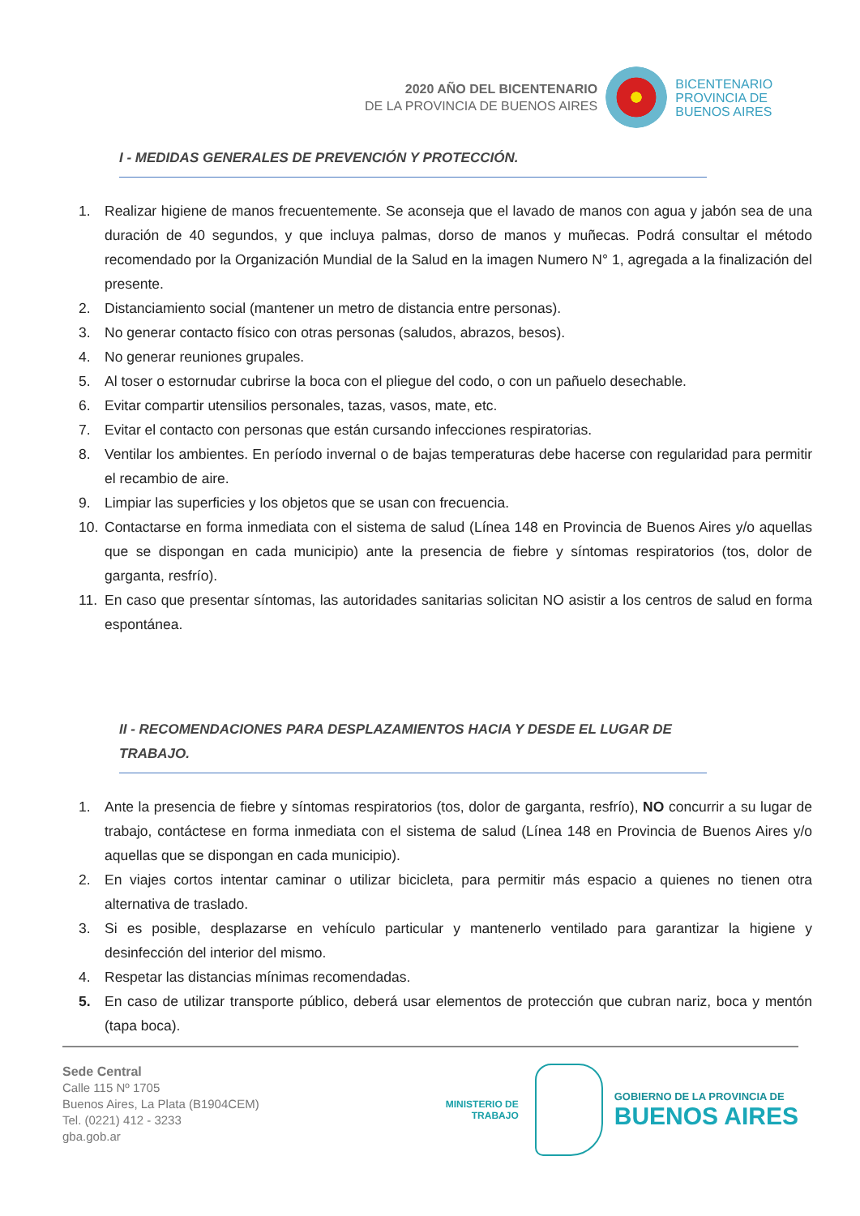2020 AÑO DEL BICENTENARIO
DE LA PROVINCIA DE BUENOS AIRES
BICENTENARIO
PROVINCIA DE
BUENOS AIRES
I - MEDIDAS GENERALES DE PREVENCIÓN Y PROTECCIÓN.
1. Realizar higiene de manos frecuentemente. Se aconseja que el lavado de manos con agua y jabón sea de una duración de 40 segundos, y que incluya palmas, dorso de manos y muñecas. Podrá consultar el método recomendado por la Organización Mundial de la Salud en la imagen Numero N° 1, agregada a la finalización del presente.
2. Distanciamiento social (mantener un metro de distancia entre personas).
3. No generar contacto físico con otras personas (saludos, abrazos, besos).
4. No generar reuniones grupales.
5. Al toser o estornudar cubrirse la boca con el pliegue del codo, o con un pañuelo desechable.
6. Evitar compartir utensilios personales, tazas, vasos, mate, etc.
7. Evitar el contacto con personas que están cursando infecciones respiratorias.
8. Ventilar los ambientes. En período invernal o de bajas temperaturas debe hacerse con regularidad para permitir el recambio de aire.
9. Limpiar las superficies y los objetos que se usan con frecuencia.
10. Contactarse en forma inmediata con el sistema de salud (Línea 148 en Provincia de Buenos Aires y/o aquellas que se dispongan en cada municipio) ante la presencia de fiebre y síntomas respiratorios (tos, dolor de garganta, resfrío).
11. En caso que presentar síntomas, las autoridades sanitarias solicitan NO asistir a los centros de salud en forma espontánea.
II - RECOMENDACIONES PARA DESPLAZAMIENTOS HACIA Y DESDE EL LUGAR DE TRABAJO.
1. Ante la presencia de fiebre y síntomas respiratorios (tos, dolor de garganta, resfrío), NO concurrir a su lugar de trabajo, contáctese en forma inmediata con el sistema de salud (Línea 148 en Provincia de Buenos Aires y/o aquellas que se dispongan en cada municipio).
2. En viajes cortos intentar caminar o utilizar bicicleta, para permitir más espacio a quienes no tienen otra alternativa de traslado.
3. Si es posible, desplazarse en vehículo particular y mantenerlo ventilado para garantizar la higiene y desinfección del interior del mismo.
4. Respetar las distancias mínimas recomendadas.
5. En caso de utilizar transporte público, deberá usar elementos de protección que cubran nariz, boca y mentón (tapa boca).
Sede Central
Calle 115 Nº 1705
Buenos Aires, La Plata (B1904CEM)
Tel. (0221) 412 - 3233
gba.gob.ar
MINISTERIO DE
TRABAJO
GOBIERNO DE LA PROVINCIA DE
BUENOS AIRES